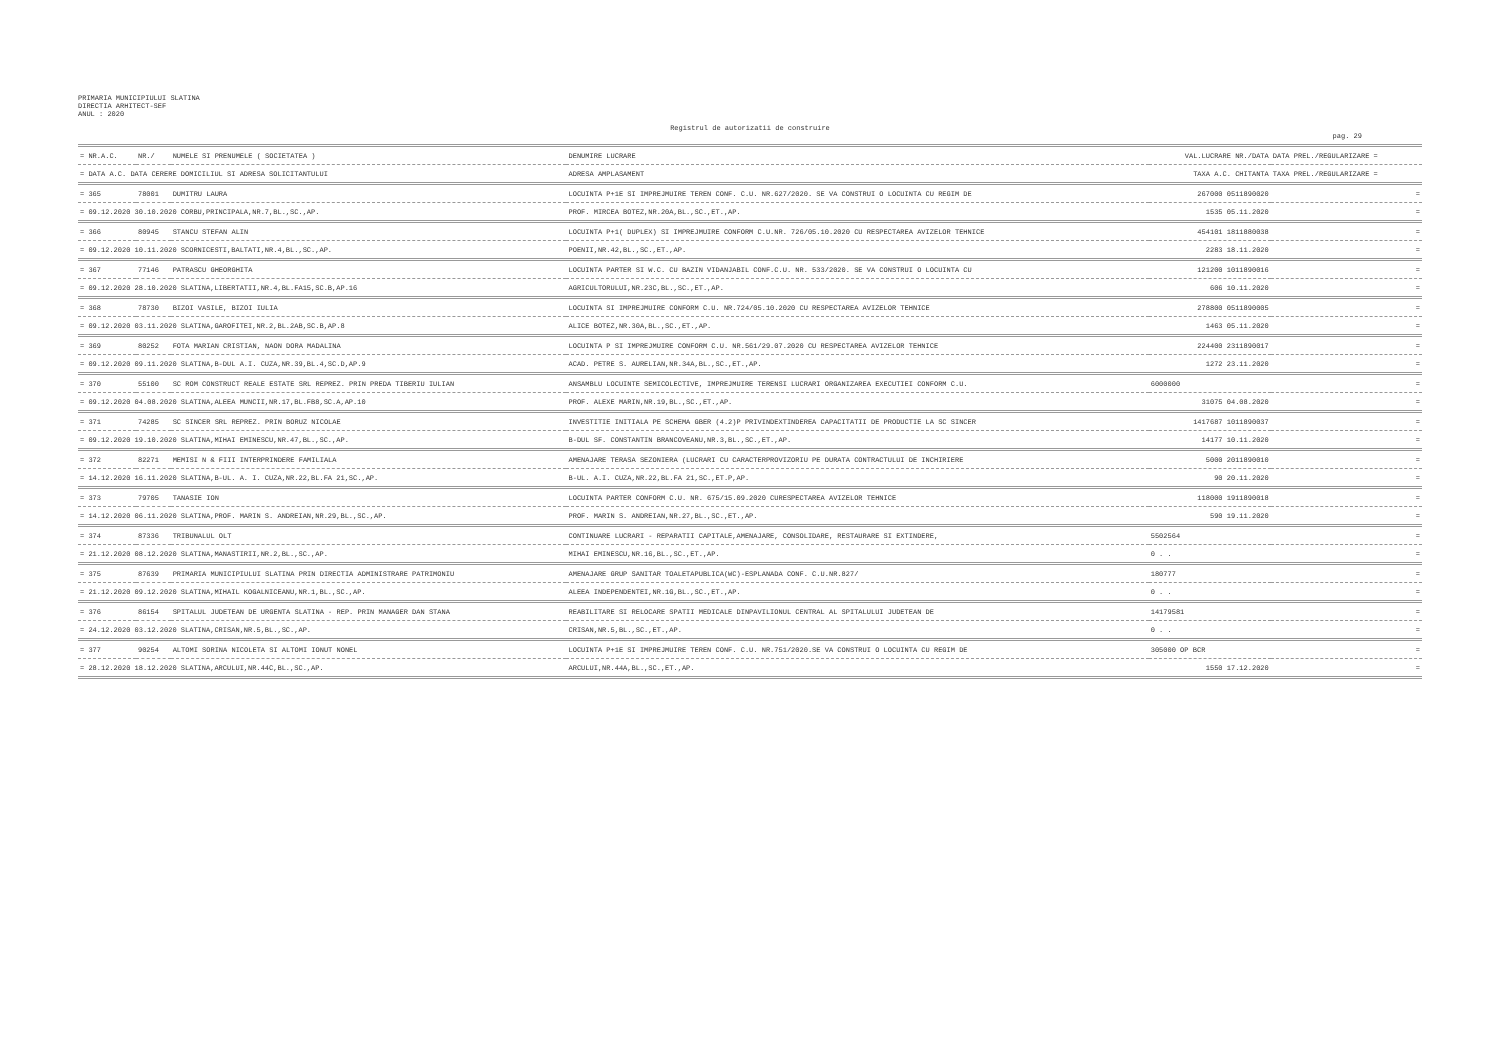PRIMARIA MUNICIPIULUI SLATINA
DIRECTIA ARHITECT-SEF
ANUL : 2020
Registrul de autorizatii de construire
pag. 29
| = NR.A.C. | NR./ | NUMELE SI PRENUMELE ( SOCIETATEA ) | DENUMIRE LUCRARE | VAL.LUCRARE NR./DATA | DATA PREL./REGULARIZARE = |
| --- | --- | --- | --- | --- | --- |
| = DATA A.C. DATA CERERE DOMICILIUL SI ADRESA SOLICITANTULUI | | | ADRESA AMPLASAMENT | TAXA A.C. CHITANTA | TAXA PREL./REGULARIZARE = |
| = 365 | 78001 | DUMITRU LAURA | LOCUINTA P+1E SI IMPREJMUIRE TEREN CONF. C.U. NR.627/2020. SE VA CONSTRUI O LOCUINTA CU REGIM DE | 267000 0511890020 | = |
| = 09.12.2020 30.10.2020 CORBU,PRINCIPALA,NR.7,BL.,SC.,AP. | | | PROF. MIRCEA BOTEZ,NR.20A,BL.,SC.,ET.,AP. | 1535 05.11.2020 | = |
| = 366 | 80945 | STANCU STEFAN ALIN | LOCUINTA P+1( DUPLEX) SI IMPREJMUIRE CONFORM C.U.NR. 726/05.10.2020 CU RESPECTAREA AVIZELOR TEHNICE | 454101 1811880038 | = |
| = 09.12.2020 10.11.2020 SCORNICESTI,BALTATI,NR.4,BL.,SC.,AP. | | | POENII,NR.42,BL.,SC.,ET.,AP. | 2283 18.11.2020 | = |
| = 367 | 77146 | PATRASCU GHEORGHITA | LOCUINTA PARTER SI W.C. CU BAZIN VIDANJABIL CONF.C.U. NR. 533/2020. SE VA CONSTRUI O LOCUINTA CU | 121200 1011890016 | = |
| = 09.12.2020 28.10.2020 SLATINA,LIBERTATII,NR.4,BL.FA15,SC.B,AP.16 | | | AGRICULTORULUI,NR.23C,BL.,SC.,ET.,AP. | 606 10.11.2020 | = |
| = 368 | 78730 | BIZOI VASILE, BIZOI IULIA | LOCUINTA SI IMPREJMUIRE CONFORM C.U. NR.724/05.10.2020 CU RESPECTAREA AVIZELOR TEHNICE | 278800 0511890005 | = |
| = 09.12.2020 03.11.2020 SLATINA,GAROFITEI,NR.2,BL.2AB,SC.B,AP.8 | | | ALICE BOTEZ,NR.30A,BL.,SC.,ET.,AP. | 1463 05.11.2020 | = |
| = 369 | 80252 | FOTA MARIAN CRISTIAN, NAON DORA MADALINA | LOCUINTA P SI IMPREJMUIRE CONFORM C.U. NR.561/29.07.2020 CU RESPECTAREA AVIZELOR TEHNICE | 224400 2311890017 | = |
| = 09.12.2020 09.11.2020 SLATINA,B-DUL A.I. CUZA,NR.39,BL.4,SC.D,AP.9 | | | ACAD. PETRE S. AURELIAN,NR.34A,BL.,SC.,ET.,AP. | 1272 23.11.2020 | = |
| = 370 | 55100 | SC ROM CONSTRUCT REALE ESTATE SRL REPREZ. PRIN PREDA TIBERIU IULIAN | ANSAMBLU LOCUINTE SEMICOLECTIVE, IMPREJMUIRE TERENSI LUCRARI ORGANIZAREA EXECUTIEI CONFORM C.U. | 6000000 | = |
| = 09.12.2020 04.08.2020 SLATINA,ALEEA MUNCII,NR.17,BL.FB8,SC.A,AP.10 | | | PROF. ALEXE MARIN,NR.19,BL.,SC.,ET.,AP. | 31075 04.08.2020 | = |
| = 371 | 74285 | SC SINCER SRL REPREZ. PRIN BORUZ NICOLAE | INVESTITIE INITIALA PE SCHEMA GBER (4.2)P PRIVINDEXTINDEREA CAPACITATII DE PRODUCTIE LA SC SINCER | 1417687 1011890037 | = |
| = 09.12.2020 19.10.2020 SLATINA,MIHAI EMINESCU,NR.47,BL.,SC.,AP. | | | B-DUL SF. CONSTANTIN BRANCOVEANU,NR.3,BL.,SC.,ET.,AP. | 14177 10.11.2020 | = |
| = 372 | 82271 | MEMISI N & FIII INTERPRINDERE FAMILIALA | AMENAJARE TERASA SEZONIERA (LUCRARI CU CARACTERPROVIZORIU PE DURATA CONTRACTULUI DE INCHIRIERE | 5000 2011890010 | = |
| = 14.12.2020 16.11.2020 SLATINA,B-UL. A. I. CUZA,NR.22,BL.FA 21,SC.,AP. | | | B-UL. A.I. CUZA,NR.22,BL.FA 21,SC.,ET.P,AP. | 90 20.11.2020 | = |
| = 373 | 79705 | TANASIE ION | LOCUINTA PARTER CONFORM C.U. NR. 675/15.09.2020 CURESPECTAREA AVIZELOR TEHNICE | 118000 1911890018 | = |
| = 14.12.2020 06.11.2020 SLATINA,PROF. MARIN S. ANDREIAN,NR.29,BL.,SC.,AP. | | | PROF. MARIN S. ANDREIAN,NR.27,BL.,SC.,ET.,AP. | 590 19.11.2020 | = |
| = 374 | 87336 | TRIBUNALUL OLT | CONTINUARE LUCRARI - REPARATII CAPITALE,AMENAJARE, CONSOLIDARE, RESTAURARE SI EXTINDERE, | 5502564 | = |
| = 21.12.2020 08.12.2020 SLATINA,MANASTIRII,NR.2,BL.,SC.,AP. | | | MIHAI EMINESCU,NR.16,BL.,SC.,ET.,AP. | 0 . . | = |
| = 375 | 87639 | PRIMARIA MUNICIPIULUI SLATINA PRIN DIRECTIA ADMINISTRARE PATRIMONIU | AMENAJARE GRUP SANITAR TOALETAPUBLICA(WC)-ESPLANADA CONF. C.U.NR.827/ | 180777 | = |
| = 21.12.2020 09.12.2020 SLATINA,MIHAIL KOGALNICEANU,NR.1,BL.,SC.,AP. | | | ALEEA INDEPENDENTEI,NR.1G,BL.,SC.,ET.,AP. | 0 . . | = |
| = 376 | 86154 | SPITALUL JUDETEAN DE URGENTA SLATINA - REP. PRIN MANAGER DAN STANA | REABILITARE SI RELOCARE SPATII MEDICALE DINPAVILIONUL CENTRAL AL SPITALULUI JUDETEAN DE | 14179581 | = |
| = 24.12.2020 03.12.2020 SLATINA,CRISAN,NR.5,BL.,SC.,AP. | | | CRISAN,NR.5,BL.,SC.,ET.,AP. | 0 . . | = |
| = 377 | 90254 | ALTOMI SORINA NICOLETA SI ALTOMI IONUT NONEL | LOCUINTA P+1E SI IMPREJMUIRE TEREN CONF. C.U. NR.751/2020.SE VA CONSTRUI O LOCUINTA CU REGIM DE | 305000 OP BCR | = |
| = 28.12.2020 18.12.2020 SLATINA,ARCULUI,NR.44C,BL.,SC.,AP. | | | ARCULUI,NR.44A,BL.,SC.,ET.,AP. | 1550 17.12.2020 | = |